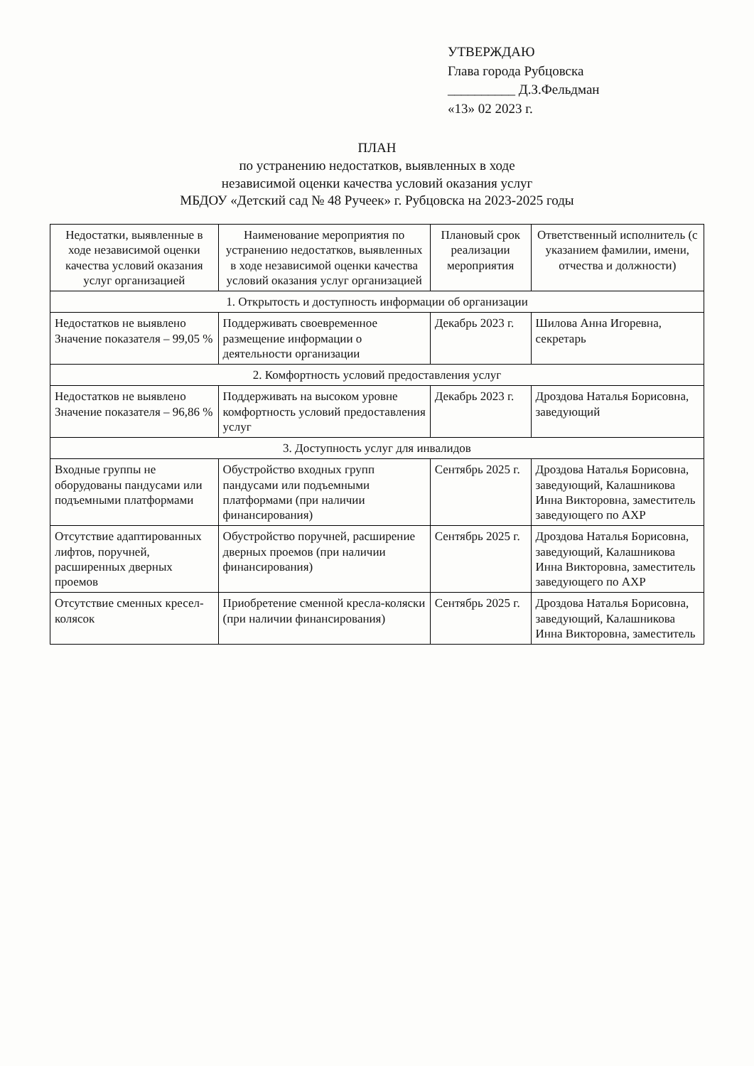УТВЕРЖДАЮ
Глава города Рубцовска
__________ Д.З.Фельдман
«13» 02 2023 г.
ПЛАН
по устранению недостатков, выявленных в ходе
независимой оценки качества условий оказания услуг
МБДОУ «Детский сад № 48 Ручеек» г. Рубцовска на 2023-2025 годы
| Недостатки, выявленные в ходе независимой оценки качества условий оказания услуг организацией | Наименование мероприятия по устранению недостатков, выявленных в ходе независимой оценки качества условий оказания услуг организацией | Плановый срок реализации мероприятия | Ответственный исполнитель (с указанием фамилии, имени, отчества и должности) |
| --- | --- | --- | --- |
| 1. Открытость и доступность информации об организации | | | |
| Недостатков не выявлено Значение показателя – 99,05 % | Поддерживать своевременное размещение информации о деятельности организации | Декабрь 2023 г. | Шилова Анна Игоревна, секретарь |
| 2. Комфортность условий предоставления услуг | | | |
| Недостатков не выявлено Значение показателя – 96,86 % | Поддерживать на высоком уровне комфортность условий предоставления услуг | Декабрь 2023 г. | Дроздова Наталья Борисовна, заведующий |
| 3. Доступность услуг для инвалидов | | | |
| Входные группы не оборудованы пандусами или подъемными платформами | Обустройство входных групп пандусами или подъемными платформами (при наличии финансирования) | Сентябрь 2025 г. | Дроздова Наталья Борисовна, заведующий, Калашникова Инна Викторовна, заместитель заведующего по АХР |
| Отсутствие адаптированных лифтов, поручней, расширенных дверных проемов | Обустройство поручней, расширение дверных проемов (при наличии финансирования) | Сентябрь 2025 г. | Дроздова Наталья Борисовна, заведующий, Калашникова Инна Викторовна, заместитель заведующего по АХР |
| Отсутствие сменных кресел-колясок | Приобретение сменной кресла-коляски (при наличии финансирования) | Сентябрь 2025 г. | Дроздова Наталья Борисовна, заведующий, Калашникова Инна Викторовна, заместитель |